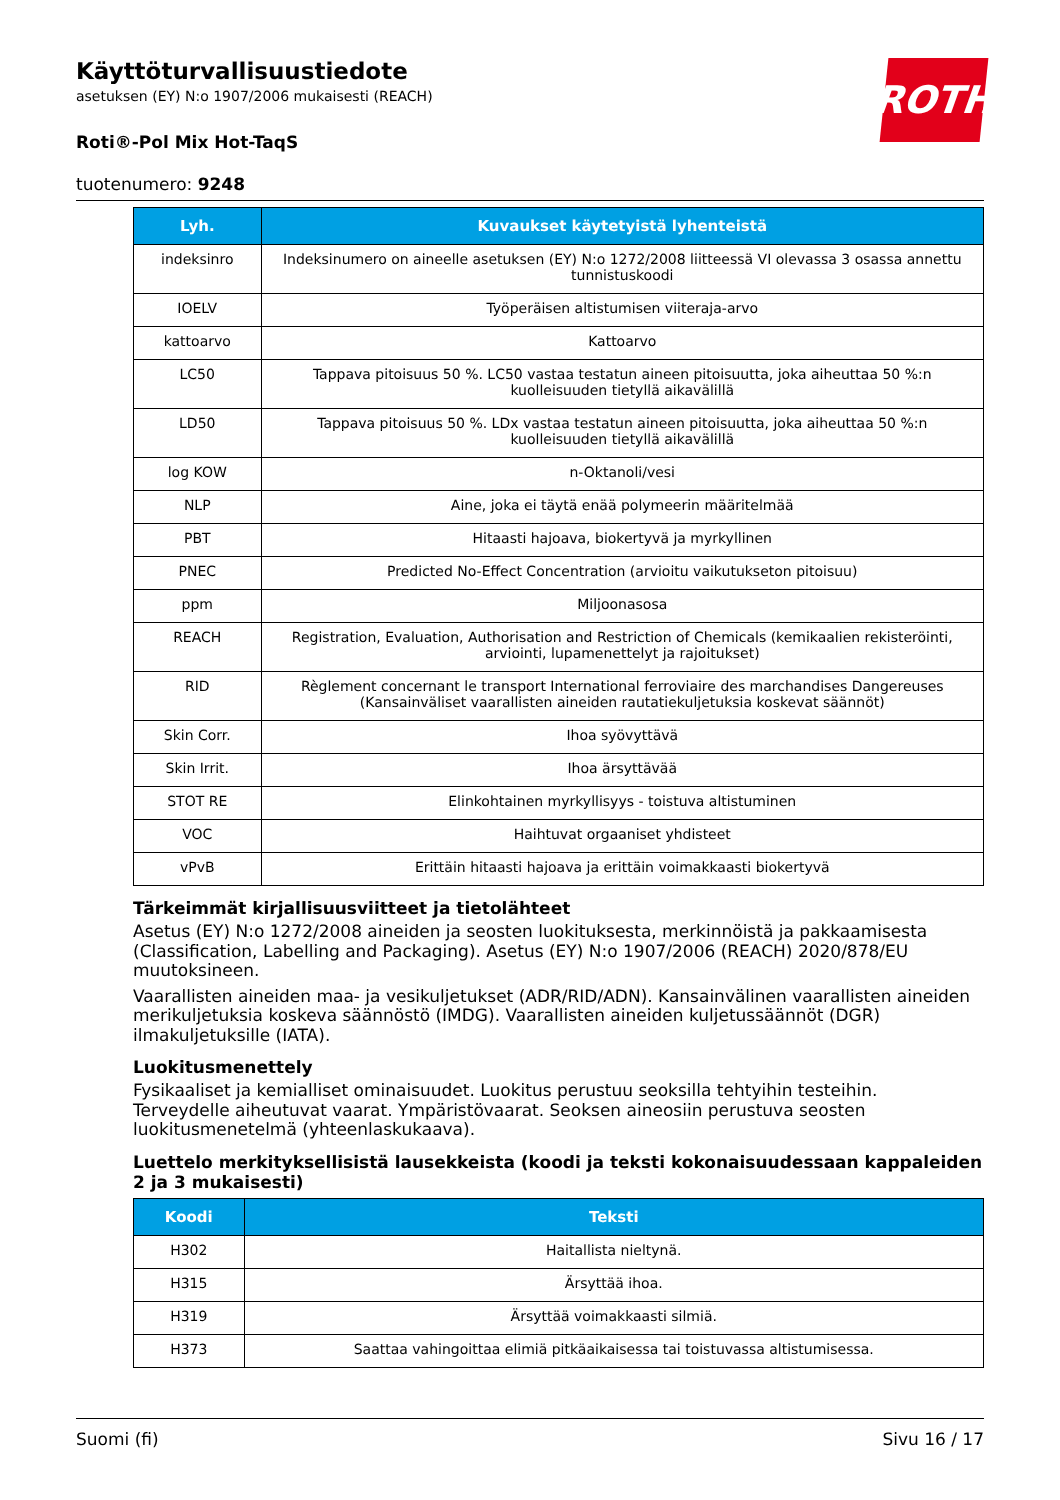Käyttöturvallisuustiedote
asetuksen (EY) N:o 1907/2006 mukaisesti (REACH)
ROTH
Roti®-Pol Mix Hot-TaqS
tuotenumero: 9248
| Lyh. | Kuvaukset käytetyistä lyhenteistä |
| --- | --- |
| indeksinro | Indeksinumero on aineelle asetuksen (EY) N:o 1272/2008 liitteessä VI olevassa 3 osassa annettu tunnistuskoodi |
| IOELV | Työperäisen altistumisen viiteraja-arvo |
| kattoarvo | Kattoarvo |
| LC50 | Tappava pitoisuus 50 %. LC50 vastaa testatun aineen pitoisuutta, joka aiheuttaa 50 %:n kuolleisuuden tietyllä aikavälillä |
| LD50 | Tappava pitoisuus 50 %. LDx vastaa testatun aineen pitoisuutta, joka aiheuttaa 50 %:n kuolleisuuden tietyllä aikavälillä |
| log KOW | n-Oktanoli/vesi |
| NLP | Aine, joka ei täytä enää polymeerin määritelmää |
| PBT | Hitaasti hajoava, biokertyvä ja myrkyllinen |
| PNEC | Predicted No-Effect Concentration (arvioitu vaikutukseton pitoisuu) |
| ppm | Miljoonasosa |
| REACH | Registration, Evaluation, Authorisation and Restriction of Chemicals (kemikaalien rekisteröinti, arviointi, lupamenettelyt ja rajoitukset) |
| RID | Règlement concernant le transport International ferroviaire des marchandises Dangereuses (Kansainväliset vaarallisten aineiden rautatiekuljetuksia koskevat säännöt) |
| Skin Corr. | Ihoa syövyttävä |
| Skin Irrit. | Ihoa ärsyttävää |
| STOT RE | Elinkohtainen myrkyllisyys - toistuva altistuminen |
| VOC | Haihtuvat orgaaniset yhdisteet |
| vPvB | Erittäin hitaasti hajoava ja erittäin voimakkaasti biokertyvä |
Tärkeimmät kirjallisuusviitteet ja tietolähteet
Asetus (EY) N:o 1272/2008 aineiden ja seosten luokituksesta, merkinnöistä ja pakkaamisesta (Classification, Labelling and Packaging). Asetus (EY) N:o 1907/2006 (REACH) 2020/878/EU muutoksineen.
Vaarallisten aineiden maa- ja vesikuljetukset (ADR/RID/ADN). Kansainvälinen vaarallisten aineiden merikuljetuksia koskeva säännöstö (IMDG). Vaarallisten aineiden kuljetussäännöt (DGR) ilmakuljetuksille (IATA).
Luokitusmenettely
Fysikaaliset ja kemialliset ominaisuudet. Luokitus perustuu seoksilla tehtyihin testeihin.
Terveydelle aiheutuvat vaarat. Ympäristövaarat. Seoksen aineosiin perustuva seosten luokitusmenetelmä (yhteenlaskukaava).
Luettelo merkityksellisistä lausekkeista (koodi ja teksti kokonaisuudessaan kappaleiden 2 ja 3 mukaisesti)
| Koodi | Teksti |
| --- | --- |
| H302 | Haitallista nieltynä. |
| H315 | Ärsyttää ihoa. |
| H319 | Ärsyttää voimakkaasti silmiä. |
| H373 | Saattaa vahingoittaa elimiä pitkäaikaisessa tai toistuvassa altistumisessa. |
Suomi (fi) Sivu 16 / 17